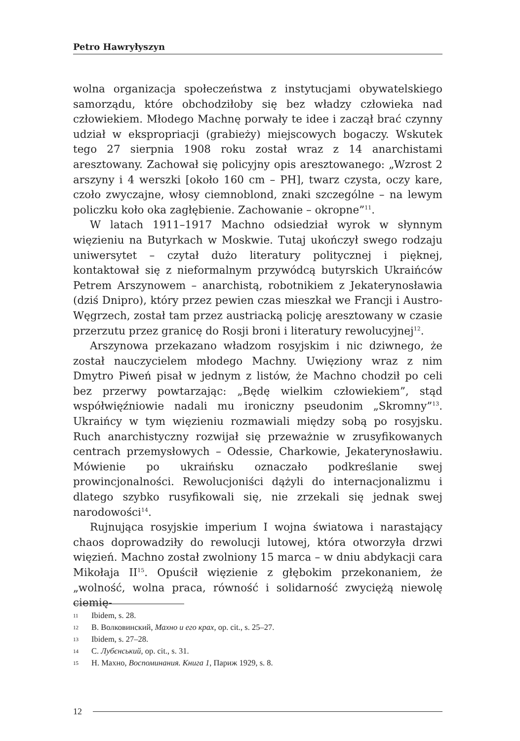Petro Hawryłyszyn
wolna organizacja społeczeństwa z instytucjami obywatelskiego samorządu, które obchodziłoby się bez władzy człowieka nad człowiekiem. Młodego Machnę porwały te idee i zaczął brać czynny udział w ekspropriacji (grabieży) miejscowych bogaczy. Wskutek tego 27 sierpnia 1908 roku został wraz z 14 anarchistami aresztowany. Zachował się policyjny opis aresztowanego: „Wzrost 2 arszyny i 4 werszki [około 160 cm – PH], twarz czysta, oczy kare, czoło zwyczajne, włosy ciemnoblond, znaki szczególne – na lewym policzku koło oka zagłębienie. Zachowanie – okropne”<sup>11</sup>.
W latach 1911–1917 Machno odsiedział wyrok w słynnym więzieniu na Butyrkach w Moskwie. Tutaj ukończył swego rodzaju uniwersytet – czytał dużo literatury politycznej i pięknej, kontaktował się z nieformalnym przywódcą butyrskich Ukraińców Petrem Arszynowem – anarchistą, robotnikiem z Jekaterynosławia (dziś Dnipro), który przez pewien czas mieszkał we Francji i Austro-Węgrzech, został tam przez austriacką policję aresztowany w czasie przerzutu przez granicę do Rosji broni i literatury rewolucyjnej<sup>12</sup>.
Arszynowa przekazano władzom rosyjskim i nic dziwnego, że został nauczycielem młodego Machny. Uwięziony wraz z nim Dmytro Piweń pisał w jednym z listów, że Machno chodził po celi bez przerwy powtarzając: „Będę wielkim człowiekiem”, stąd współwięźniowie nadali mu ironiczny pseudonim „Skromny”<sup>13</sup>. Ukraińcy w tym więzieniu rozmawiali między sobą po rosyjsku. Ruch anarchistyczny rozwijał się przeważnie w zrusyfikowanych centrach przemysłowych – Odessie, Charkowie, Jekaterynosławiu. Mówienie po ukraińsku oznaczało podkreślanie swej prowincjonalności. Rewolucjoniści dążyli do internacjonalizmu i dlatego szybko rusyfikowali się, nie zrzekali się jednak swej narodowości<sup>14</sup>.
Rujnująca rosyjskie imperium I wojna światowa i narastający chaos doprowadziły do rewolucji lutowej, która otworzyła drzwi więzień. Machno został zwolniony 15 marca – w dniu abdykacji cara Mikołaja II<sup>15</sup>. Opuścił więzienie z głębokim przekonaniem, że „wolność, wolna praca, równość i solidarność zwyciężą niewolę ciemię-
11 Ibidem, s. 28.
12 В. Волковинский, Махно и его крах, op. cit., s. 25–27.
13 Ibidem, s. 27–28.
14 С. Лубєнський, op. cit., s. 31.
15 Н. Махно, Воспоминания. Книга 1, Париж 1929, s. 8.
12